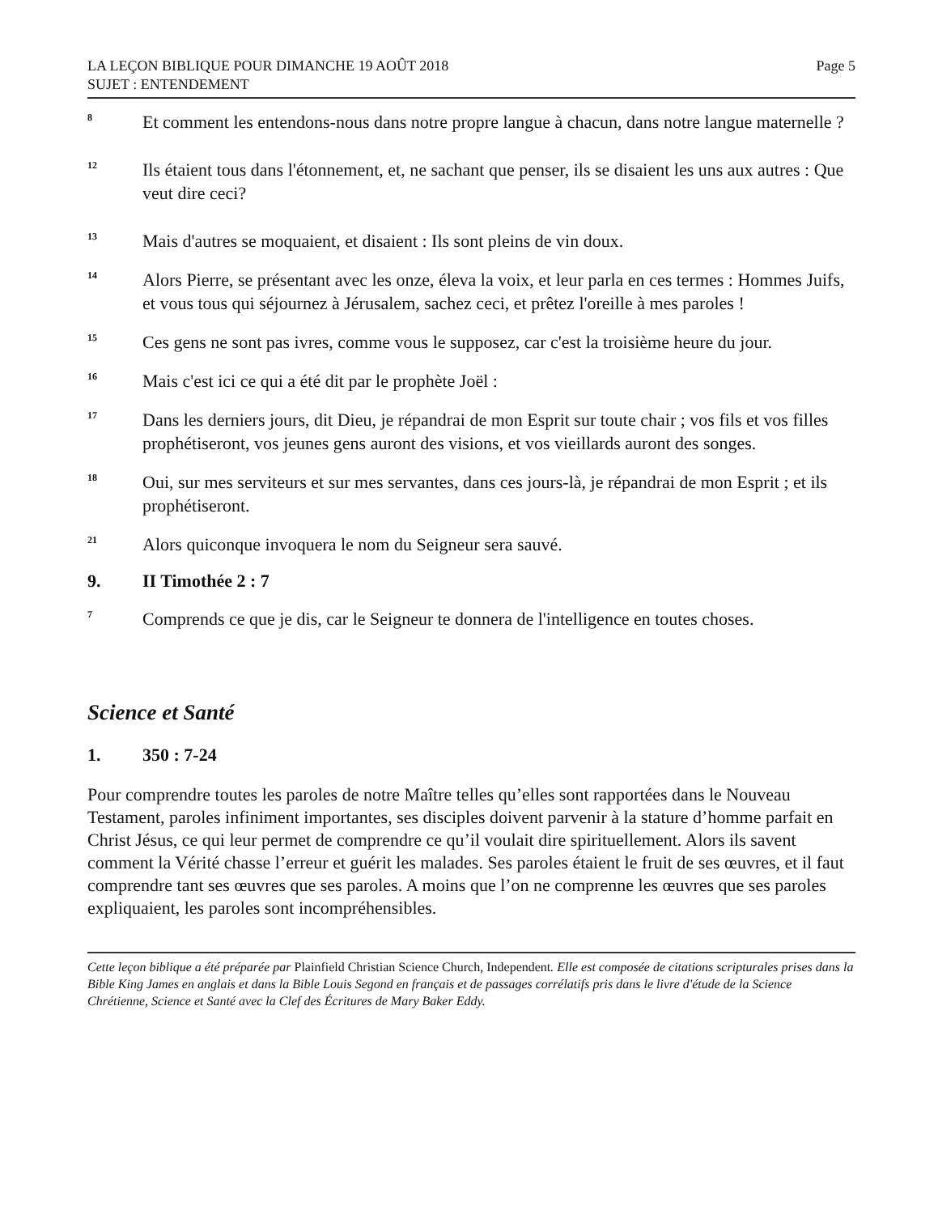LA LEÇON BIBLIQUE POUR DIMANCHE 19 AOÛT 2018
SUJET : ENTENDEMENT
Page 5
8
Et comment les entendons-nous dans notre propre langue à chacun, dans notre langue maternelle ?
12
Ils étaient tous dans l'étonnement, et, ne sachant que penser, ils se disaient les uns aux autres : Que veut dire ceci?
13
Mais d'autres se moquaient, et disaient : Ils sont pleins de vin doux.
14
Alors Pierre, se présentant avec les onze, éleva la voix, et leur parla en ces termes : Hommes Juifs, et vous tous qui séjournez à Jérusalem, sachez ceci, et prêtez l'oreille à mes paroles !
15
Ces gens ne sont pas ivres, comme vous le supposez, car c'est la troisième heure du jour.
16
Mais c'est ici ce qui a été dit par le prophète Joël :
17
Dans les derniers jours, dit Dieu, je répandrai de mon Esprit sur toute chair ; vos fils et vos filles prophétiseront, vos jeunes gens auront des visions, et vos vieillards auront des songes.
18
Oui, sur mes serviteurs et sur mes servantes, dans ces jours-là, je répandrai de mon Esprit ; et ils prophétiseront.
21
Alors quiconque invoquera le nom du Seigneur sera sauvé.
9. II Timothée 2 : 7
7
Comprends ce que je dis, car le Seigneur te donnera de l'intelligence en toutes choses.
Science et Santé
1. 350 : 7-24
Pour comprendre toutes les paroles de notre Maître telles qu’elles sont rapportées dans le Nouveau Testament, paroles infiniment importantes, ses disciples doivent parvenir à la stature d’homme parfait en Christ Jésus, ce qui leur permet de comprendre ce qu’il voulait dire spirituellement. Alors ils savent comment la Vérité chasse l’erreur et guérit les malades. Ses paroles étaient le fruit de ses œuvres, et il faut comprendre tant ses œuvres que ses paroles. A moins que l’on ne comprenne les œuvres que ses paroles expliquaient, les paroles sont incompréhensibles.
Cette leçon biblique a été préparée par Plainfield Christian Science Church, Independent. Elle est composée de citations scripturales prises dans la Bible King James en anglais et dans la Bible Louis Segond en français et de passages corrélatifs pris dans le livre d'étude de la Science Chrétienne, Science et Santé avec la Clef des Écritures de Mary Baker Eddy.